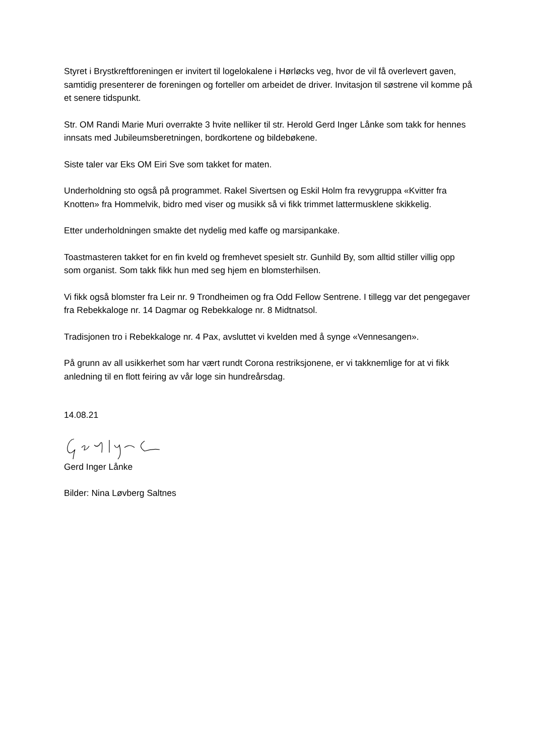Styret i Brystkreftforeningen er invitert til logelokalene i Hørløcks veg, hvor de vil få overlevert gaven, samtidig presenterer de foreningen og forteller om arbeidet de driver. Invitasjon til søstrene vil komme på et senere tidspunkt.
Str. OM Randi Marie Muri overrakte 3 hvite nelliker til str. Herold Gerd Inger Lånke som takk for hennes innsats med Jubileumsberetningen, bordkortene og bildebøkene.
Siste taler var Eks OM Eiri Sve som takket for maten.
Underholdning sto også på programmet. Rakel Sivertsen og Eskil Holm fra revygruppa «Kvitter fra Knotten» fra Hommelvik, bidro med viser og musikk så vi fikk trimmet lattermusklene skikkelig.
Etter underholdningen smakte det nydelig med kaffe og marsipankake.
Toastmasteren takket for en fin kveld og fremhevet spesielt str. Gunhild By, som alltid stiller villig opp som organist. Som takk fikk hun med seg hjem en blomsterhilsen.
Vi fikk også blomster fra Leir nr. 9 Trondheimen og fra Odd Fellow Sentrene. I tillegg var det pengegaver fra Rebekkaloge nr. 14 Dagmar og Rebekkaloge nr. 8 Midtnatsol.
Tradisjonen tro i Rebekkaloge nr. 4 Pax, avsluttet vi kvelden med å synge «Vennesangen».
På grunn av all usikkerhet som har vært rundt Corona restriksjonene, er vi takknemlige for at vi fikk anledning til en flott feiring av vår loge sin hundreårsdag.
14.08.21
Gerd Inger Lånke
Bilder: Nina Løvberg Saltnes